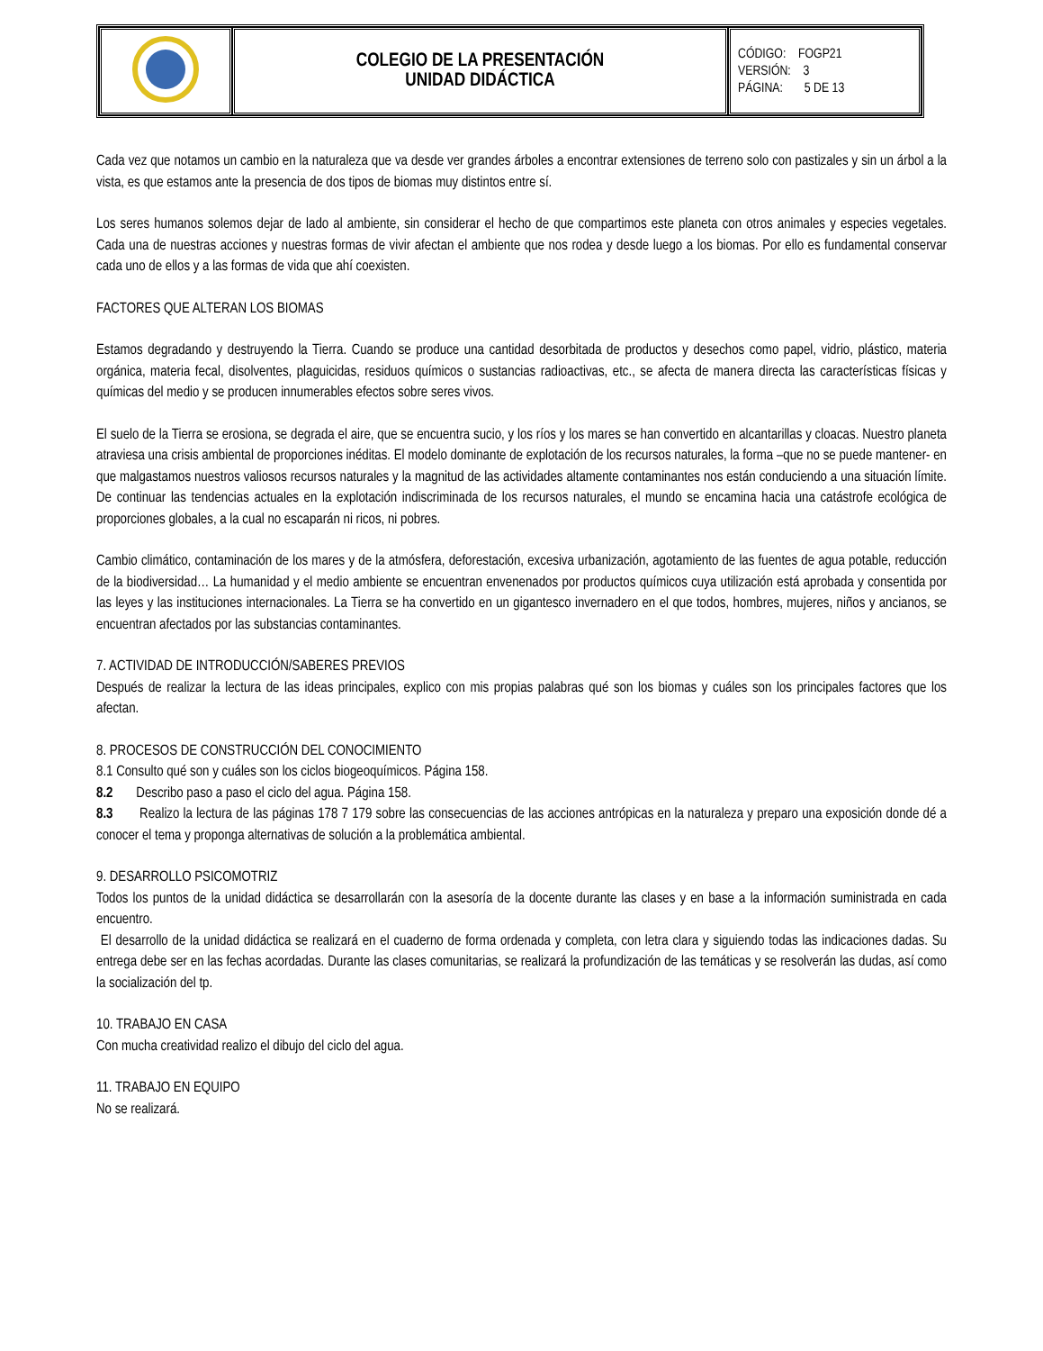| | COLEGIO DE LA PRESENTACIÓN UNIDAD DIDÁCTICA | CÓDIGO: FOGP21 VERSIÓN: 3 PÁGINA: 5 DE 13 |
Cada vez que notamos un cambio en la naturaleza que va desde ver grandes árboles a encontrar extensiones de terreno solo con pastizales y sin un árbol a la vista, es que estamos ante la presencia de dos tipos de biomas muy distintos entre sí.
Los seres humanos solemos dejar de lado al ambiente, sin considerar el hecho de que compartimos este planeta con otros animales y especies vegetales. Cada una de nuestras acciones y nuestras formas de vivir afectan el ambiente que nos rodea y desde luego a los biomas. Por ello es fundamental conservar cada uno de ellos y a las formas de vida que ahí coexisten.
FACTORES QUE ALTERAN LOS BIOMAS
Estamos degradando y destruyendo la Tierra. Cuando se produce una cantidad desorbitada de productos y desechos como papel, vidrio, plástico, materia orgánica, materia fecal, disolventes, plaguicidas, residuos químicos o sustancias radioactivas, etc., se afecta de manera directa las características físicas y químicas del medio y se producen innumerables efectos sobre seres vivos.
El suelo de la Tierra se erosiona, se degrada el aire, que se encuentra sucio, y los ríos y los mares se han convertido en alcantarillas y cloacas. Nuestro planeta atraviesa una crisis ambiental de proporciones inéditas. El modelo dominante de explotación de los recursos naturales, la forma –que no se puede mantener- en que malgastamos nuestros valiosos recursos naturales y la magnitud de las actividades altamente contaminantes nos están conduciendo a una situación límite. De continuar las tendencias actuales en la explotación indiscriminada de los recursos naturales, el mundo se encamina hacia una catástrofe ecológica de proporciones globales, a la cual no escaparán ni ricos, ni pobres.
Cambio climático, contaminación de los mares y de la atmósfera, deforestación, excesiva urbanización, agotamiento de las fuentes de agua potable, reducción de la biodiversidad… La humanidad y el medio ambiente se encuentran envenenados por productos químicos cuya utilización está aprobada y consentida por las leyes y las instituciones internacionales. La Tierra se ha convertido en un gigantesco invernadero en el que todos, hombres, mujeres, niños y ancianos, se encuentran afectados por las substancias contaminantes.
7. ACTIVIDAD DE INTRODUCCIÓN/SABERES PREVIOS
Después de realizar la lectura de las ideas principales, explico con mis propias palabras qué son los biomas y cuáles son los principales factores que los afectan.
8. PROCESOS DE CONSTRUCCIÓN DEL CONOCIMIENTO
8.1 Consulto qué son y cuáles son los ciclos biogeoquímicos. Página 158.
8.2 Describo paso a paso el ciclo del agua. Página 158.
8.3 Realizo la lectura de las páginas 178 7 179 sobre las consecuencias de las acciones antrópicas en la naturaleza y preparo una exposición donde dé a conocer el tema y proponga alternativas de solución a la problemática ambiental.
9. DESARROLLO PSICOMOTRIZ
Todos los puntos de la unidad didáctica se desarrollarán con la asesoría de la docente durante las clases y en base a la información suministrada en cada encuentro.
El desarrollo de la unidad didáctica se realizará en el cuaderno de forma ordenada y completa, con letra clara y siguiendo todas las indicaciones dadas. Su entrega debe ser en las fechas acordadas. Durante las clases comunitarias, se realizará la profundización de las temáticas y se resolverán las dudas, así como la socialización del tp.
10. TRABAJO EN CASA
Con mucha creatividad realizo el dibujo del ciclo del agua.
11. TRABAJO EN EQUIPO
No se realizará.